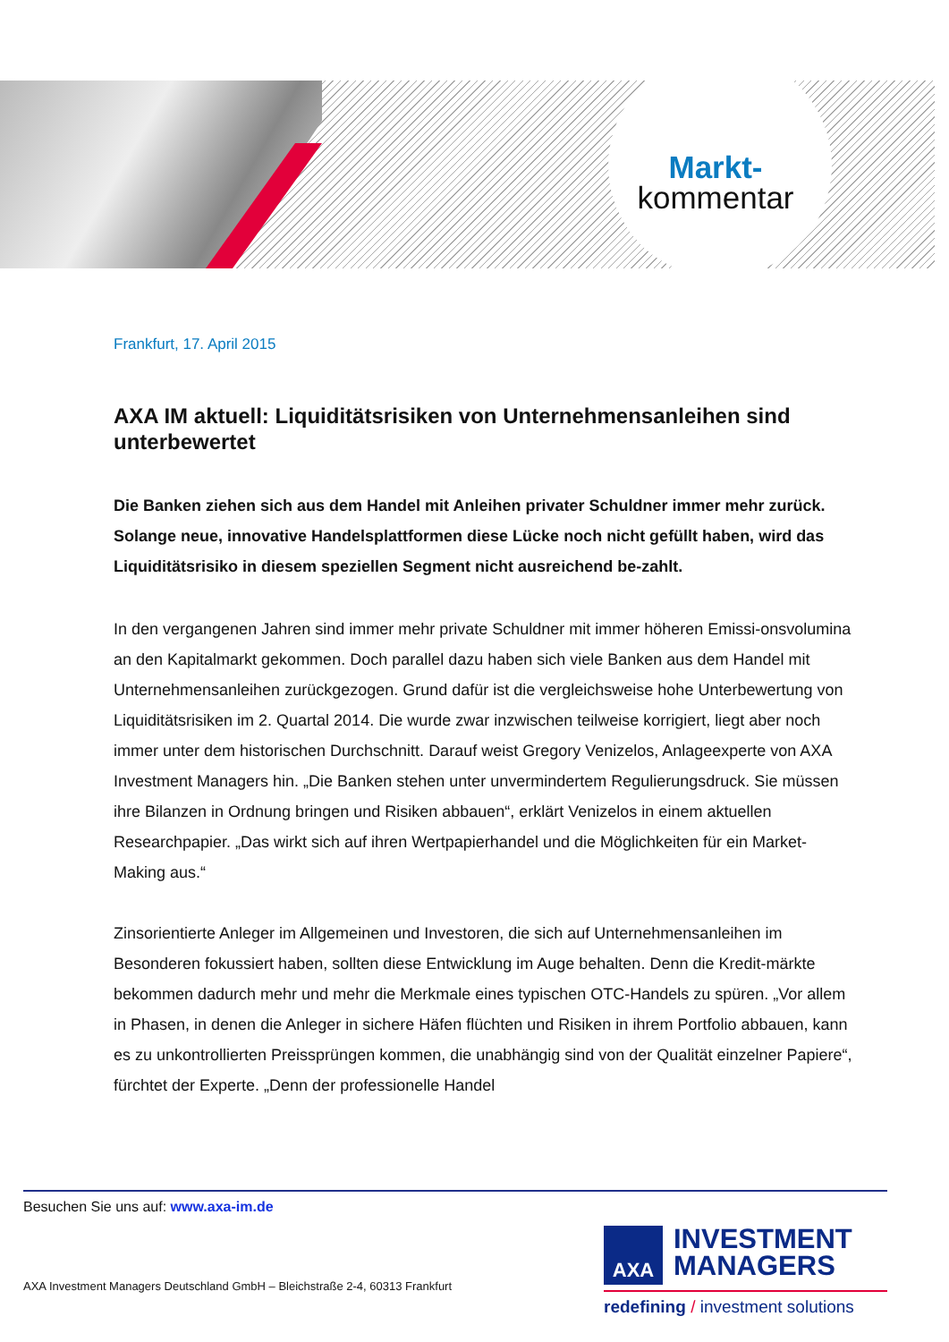Markt-
kommentar
Frankfurt, 17. April 2015
AXA IM aktuell: Liquiditätsrisiken von Unternehmensanleihen sind unterbewertet
Die Banken ziehen sich aus dem Handel mit Anleihen privater Schuldner immer mehr zurück. Solange neue, innovative Handelsplattformen diese Lücke noch nicht gefüllt haben, wird das Liquiditätsrisiko in diesem speziellen Segment nicht ausreichend be-zahlt.
In den vergangenen Jahren sind immer mehr private Schuldner mit immer höheren Emissi-onsvolumina an den Kapitalmarkt gekommen. Doch parallel dazu haben sich viele Banken aus dem Handel mit Unternehmensanleihen zurückgezogen. Grund dafür ist die vergleichsweise hohe Unterbewertung von Liquiditätsrisiken im 2. Quartal 2014. Die wurde zwar inzwischen teilweise korrigiert, liegt aber noch immer unter dem historischen Durchschnitt. Darauf weist Gregory Venizelos, Anlageexperte von AXA Investment Managers hin. „Die Banken stehen unter unvermindertem Regulierungsdruck. Sie müssen ihre Bilanzen in Ordnung bringen und Risiken abbauen“, erklärt Venizelos in einem aktuellen Researchpapier. „Das wirkt sich auf ihren Wertpapierhandel und die Möglichkeiten für ein Market-Making aus.“
Zinsorientierte Anleger im Allgemeinen und Investoren, die sich auf Unternehmensanleihen im Besonderen fokussiert haben, sollten diese Entwicklung im Auge behalten. Denn die Kredit-märkte bekommen dadurch mehr und mehr die Merkmale eines typischen OTC-Handels zu spüren. „Vor allem in Phasen, in denen die Anleger in sichere Häfen flüchten und Risiken in ihrem Portfolio abbauen, kann es zu unkontrollierten Preissprüngen kommen, die unabhängig sind von der Qualität einzelner Papiere“, fürchtet der Experte. „Denn der professionelle Handel
Besuchen Sie uns auf: www.axa-im.de
AXA Investment Managers Deutschland GmbH – Bleichstraße 2-4, 60313 Frankfurt
AXA INVESTMENT
MANAGERS
redefining / investment solutions